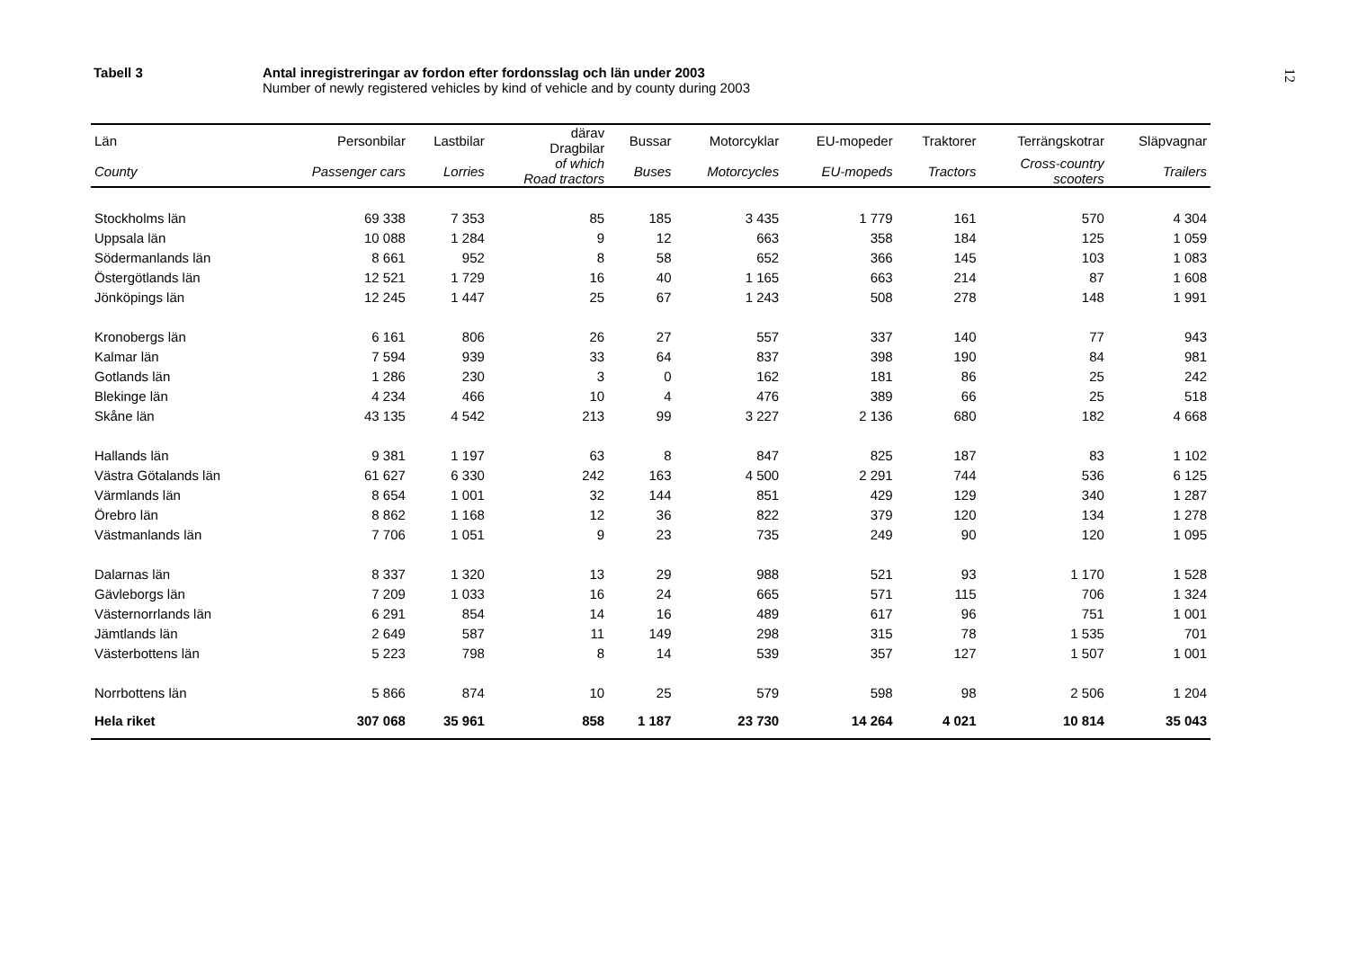Tabell 3 Antal inregistreringar av fordon efter fordonsslag och län under 2003
Number of newly registered vehicles by kind of vehicle and by county during 2003
12
| Län | Personbilar | Lastbilar | därav Dragbilar | Bussar | Motorcyklar | EU-mopeder | Traktorer | Terrängskotrar | Släpvagnar |
| --- | --- | --- | --- | --- | --- | --- | --- | --- | --- |
| County | Passenger cars | Lorries | of which Road tractors | Buses | Motorcycles | EU-mopeds | Tractors | Cross-country scooters | Trailers |
| Stockholms län | 69 338 | 7 353 | 85 | 185 | 3 435 | 1 779 | 161 | 570 | 4 304 |
| Uppsala län | 10 088 | 1 284 | 9 | 12 | 663 | 358 | 184 | 125 | 1 059 |
| Södermanlands län | 8 661 | 952 | 8 | 58 | 652 | 366 | 145 | 103 | 1 083 |
| Östergötlands län | 12 521 | 1 729 | 16 | 40 | 1 165 | 663 | 214 | 87 | 1 608 |
| Jönköpings län | 12 245 | 1 447 | 25 | 67 | 1 243 | 508 | 278 | 148 | 1 991 |
| Kronobergs län | 6 161 | 806 | 26 | 27 | 557 | 337 | 140 | 77 | 943 |
| Kalmar län | 7 594 | 939 | 33 | 64 | 837 | 398 | 190 | 84 | 981 |
| Gotlands län | 1 286 | 230 | 3 | 0 | 162 | 181 | 86 | 25 | 242 |
| Blekinge län | 4 234 | 466 | 10 | 4 | 476 | 389 | 66 | 25 | 518 |
| Skåne län | 43 135 | 4 542 | 213 | 99 | 3 227 | 2 136 | 680 | 182 | 4 668 |
| Hallands län | 9 381 | 1 197 | 63 | 8 | 847 | 825 | 187 | 83 | 1 102 |
| Västra Götalands län | 61 627 | 6 330 | 242 | 163 | 4 500 | 2 291 | 744 | 536 | 6 125 |
| Värmlands län | 8 654 | 1 001 | 32 | 144 | 851 | 429 | 129 | 340 | 1 287 |
| Örebro län | 8 862 | 1 168 | 12 | 36 | 822 | 379 | 120 | 134 | 1 278 |
| Västmanlands län | 7 706 | 1 051 | 9 | 23 | 735 | 249 | 90 | 120 | 1 095 |
| Dalarnas län | 8 337 | 1 320 | 13 | 29 | 988 | 521 | 93 | 1 170 | 1 528 |
| Gävleborgs län | 7 209 | 1 033 | 16 | 24 | 665 | 571 | 115 | 706 | 1 324 |
| Västernorrlands län | 6 291 | 854 | 14 | 16 | 489 | 617 | 96 | 751 | 1 001 |
| Jämtlands län | 2 649 | 587 | 11 | 149 | 298 | 315 | 78 | 1 535 | 701 |
| Västerbottens län | 5 223 | 798 | 8 | 14 | 539 | 357 | 127 | 1 507 | 1 001 |
| Norrbottens län | 5 866 | 874 | 10 | 25 | 579 | 598 | 98 | 2 506 | 1 204 |
| Hela riket | 307 068 | 35 961 | 858 | 1 187 | 23 730 | 14 264 | 4 021 | 10 814 | 35 043 |